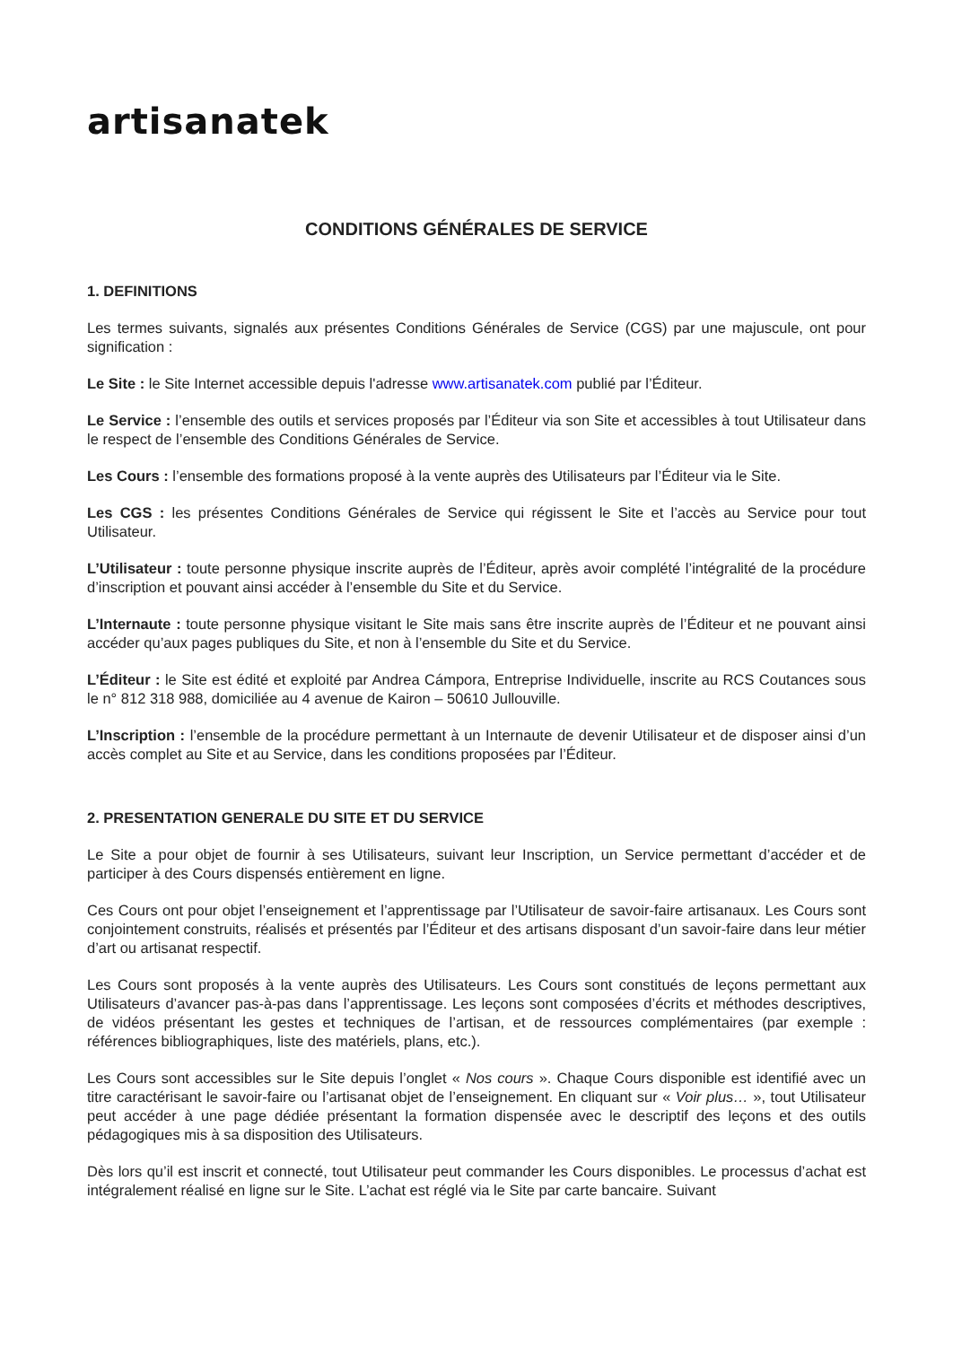artisanatek
CONDITIONS GÉNÉRALES DE SERVICE
1. DEFINITIONS
Les termes suivants, signalés aux présentes Conditions Générales de Service (CGS) par une majuscule, ont pour signification :
Le Site : le Site Internet accessible depuis l'adresse www.artisanatek.com publié par l’Éditeur.
Le Service : l’ensemble des outils et services proposés par l’Éditeur via son Site et accessibles à tout Utilisateur dans le respect de l’ensemble des Conditions Générales de Service.
Les Cours : l’ensemble des formations proposé à la vente auprès des Utilisateurs par l’Éditeur via le Site.
Les CGS : les présentes Conditions Générales de Service qui régissent le Site et l’accès au Service pour tout Utilisateur.
L’Utilisateur : toute personne physique inscrite auprès de l’Éditeur, après avoir complété l’intégralité de la procédure d’inscription et pouvant ainsi accéder à l’ensemble du Site et du Service.
L’Internaute : toute personne physique visitant le Site mais sans être inscrite auprès de l’Éditeur et ne pouvant ainsi accéder qu’aux pages publiques du Site, et non à l’ensemble du Site et du Service.
L’Éditeur : le Site est édité et exploité par Andrea Cámpora, Entreprise Individuelle, inscrite au RCS Coutances sous le n° 812 318 988, domiciliée au 4 avenue de Kairon – 50610 Jullouville.
L’Inscription : l’ensemble de la procédure permettant à un Internaute de devenir Utilisateur et de disposer ainsi d’un accès complet au Site et au Service, dans les conditions proposées par l’Éditeur.
2. PRESENTATION GENERALE DU SITE ET DU SERVICE
Le Site a pour objet de fournir à ses Utilisateurs, suivant leur Inscription, un Service permettant d’accéder et de participer à des Cours dispensés entièrement en ligne.
Ces Cours ont pour objet l’enseignement et l’apprentissage par l’Utilisateur de savoir-faire artisanaux. Les Cours sont conjointement construits, réalisés et présentés par l’Éditeur et des artisans disposant d’un savoir-faire dans leur métier d’art ou artisanat respectif.
Les Cours sont proposés à la vente auprès des Utilisateurs. Les Cours sont constitués de leçons permettant aux Utilisateurs d’avancer pas-à-pas dans l’apprentissage. Les leçons sont composées d’écrits et méthodes descriptives, de vidéos présentant les gestes et techniques de l’artisan, et de ressources complémentaires (par exemple : références bibliographiques, liste des matériels, plans, etc.).
Les Cours sont accessibles sur le Site depuis l’onglet « Nos cours ». Chaque Cours disponible est identifié avec un titre caractérisant le savoir-faire ou l’artisanat objet de l’enseignement. En cliquant sur « Voir plus… », tout Utilisateur peut accéder à une page dédiée présentant la formation dispensée avec le descriptif des leçons et des outils pédagogiques mis à sa disposition des Utilisateurs.
Dès lors qu’il est inscrit et connecté, tout Utilisateur peut commander les Cours disponibles. Le processus d’achat est intégralement réalisé en ligne sur le Site. L’achat est réglé via le Site par carte bancaire. Suivant